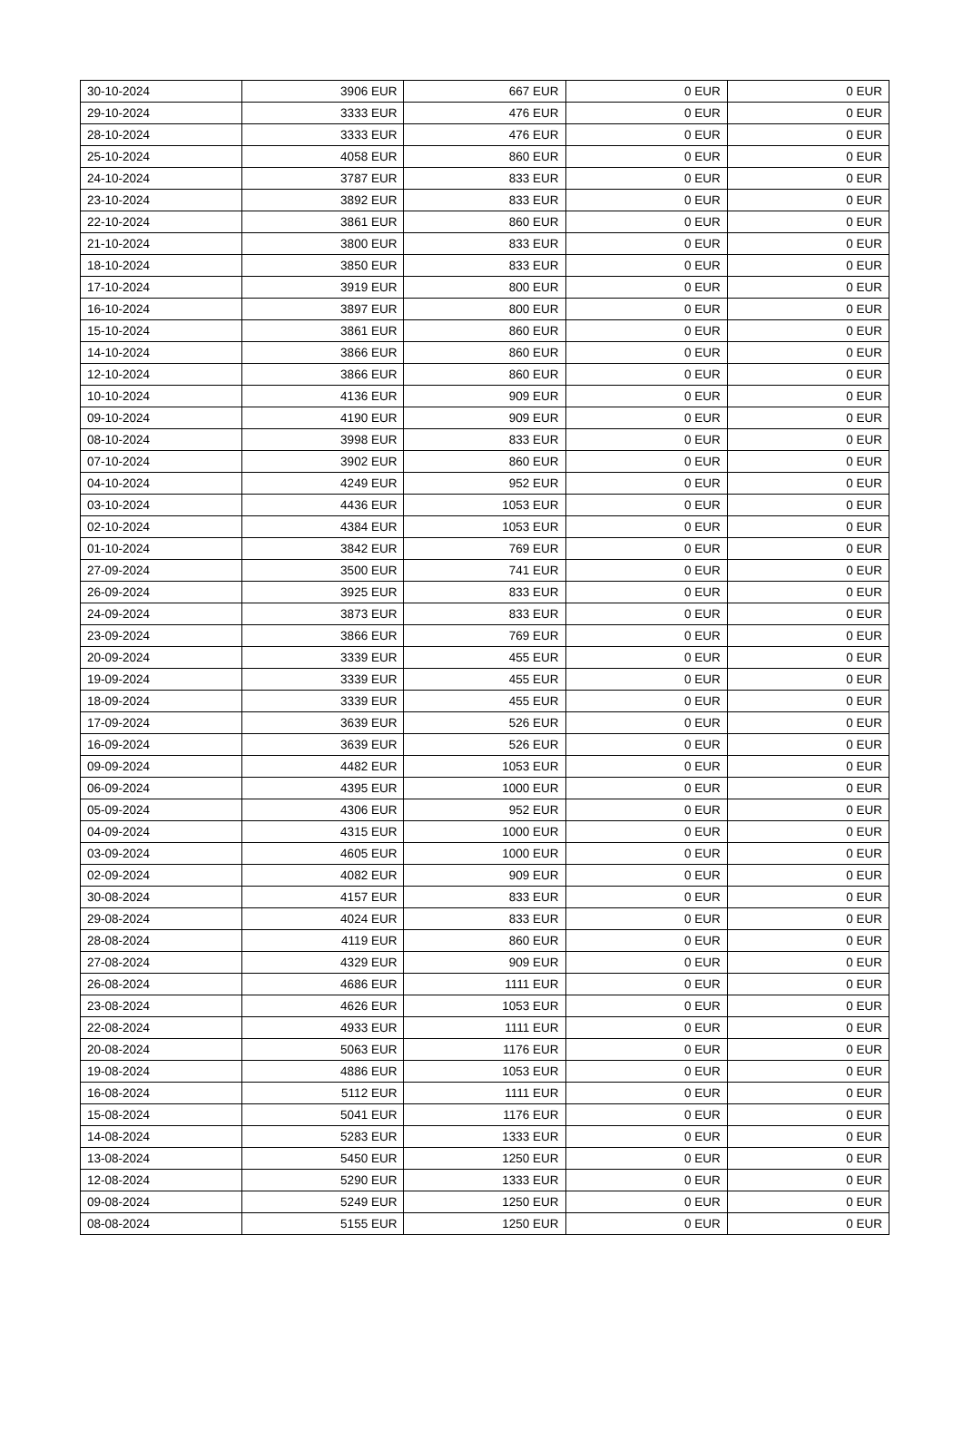| 30-10-2024 | 3906 EUR | 667 EUR | 0 EUR | 0 EUR |
| 29-10-2024 | 3333 EUR | 476 EUR | 0 EUR | 0 EUR |
| 28-10-2024 | 3333 EUR | 476 EUR | 0 EUR | 0 EUR |
| 25-10-2024 | 4058 EUR | 860 EUR | 0 EUR | 0 EUR |
| 24-10-2024 | 3787 EUR | 833 EUR | 0 EUR | 0 EUR |
| 23-10-2024 | 3892 EUR | 833 EUR | 0 EUR | 0 EUR |
| 22-10-2024 | 3861 EUR | 860 EUR | 0 EUR | 0 EUR |
| 21-10-2024 | 3800 EUR | 833 EUR | 0 EUR | 0 EUR |
| 18-10-2024 | 3850 EUR | 833 EUR | 0 EUR | 0 EUR |
| 17-10-2024 | 3919 EUR | 800 EUR | 0 EUR | 0 EUR |
| 16-10-2024 | 3897 EUR | 800 EUR | 0 EUR | 0 EUR |
| 15-10-2024 | 3861 EUR | 860 EUR | 0 EUR | 0 EUR |
| 14-10-2024 | 3866 EUR | 860 EUR | 0 EUR | 0 EUR |
| 12-10-2024 | 3866 EUR | 860 EUR | 0 EUR | 0 EUR |
| 10-10-2024 | 4136 EUR | 909 EUR | 0 EUR | 0 EUR |
| 09-10-2024 | 4190 EUR | 909 EUR | 0 EUR | 0 EUR |
| 08-10-2024 | 3998 EUR | 833 EUR | 0 EUR | 0 EUR |
| 07-10-2024 | 3902 EUR | 860 EUR | 0 EUR | 0 EUR |
| 04-10-2024 | 4249 EUR | 952 EUR | 0 EUR | 0 EUR |
| 03-10-2024 | 4436 EUR | 1053 EUR | 0 EUR | 0 EUR |
| 02-10-2024 | 4384 EUR | 1053 EUR | 0 EUR | 0 EUR |
| 01-10-2024 | 3842 EUR | 769 EUR | 0 EUR | 0 EUR |
| 27-09-2024 | 3500 EUR | 741 EUR | 0 EUR | 0 EUR |
| 26-09-2024 | 3925 EUR | 833 EUR | 0 EUR | 0 EUR |
| 24-09-2024 | 3873 EUR | 833 EUR | 0 EUR | 0 EUR |
| 23-09-2024 | 3866 EUR | 769 EUR | 0 EUR | 0 EUR |
| 20-09-2024 | 3339 EUR | 455 EUR | 0 EUR | 0 EUR |
| 19-09-2024 | 3339 EUR | 455 EUR | 0 EUR | 0 EUR |
| 18-09-2024 | 3339 EUR | 455 EUR | 0 EUR | 0 EUR |
| 17-09-2024 | 3639 EUR | 526 EUR | 0 EUR | 0 EUR |
| 16-09-2024 | 3639 EUR | 526 EUR | 0 EUR | 0 EUR |
| 09-09-2024 | 4482 EUR | 1053 EUR | 0 EUR | 0 EUR |
| 06-09-2024 | 4395 EUR | 1000 EUR | 0 EUR | 0 EUR |
| 05-09-2024 | 4306 EUR | 952 EUR | 0 EUR | 0 EUR |
| 04-09-2024 | 4315 EUR | 1000 EUR | 0 EUR | 0 EUR |
| 03-09-2024 | 4605 EUR | 1000 EUR | 0 EUR | 0 EUR |
| 02-09-2024 | 4082 EUR | 909 EUR | 0 EUR | 0 EUR |
| 30-08-2024 | 4157 EUR | 833 EUR | 0 EUR | 0 EUR |
| 29-08-2024 | 4024 EUR | 833 EUR | 0 EUR | 0 EUR |
| 28-08-2024 | 4119 EUR | 860 EUR | 0 EUR | 0 EUR |
| 27-08-2024 | 4329 EUR | 909 EUR | 0 EUR | 0 EUR |
| 26-08-2024 | 4686 EUR | 1111 EUR | 0 EUR | 0 EUR |
| 23-08-2024 | 4626 EUR | 1053 EUR | 0 EUR | 0 EUR |
| 22-08-2024 | 4933 EUR | 1111 EUR | 0 EUR | 0 EUR |
| 20-08-2024 | 5063 EUR | 1176 EUR | 0 EUR | 0 EUR |
| 19-08-2024 | 4886 EUR | 1053 EUR | 0 EUR | 0 EUR |
| 16-08-2024 | 5112 EUR | 1111 EUR | 0 EUR | 0 EUR |
| 15-08-2024 | 5041 EUR | 1176 EUR | 0 EUR | 0 EUR |
| 14-08-2024 | 5283 EUR | 1333 EUR | 0 EUR | 0 EUR |
| 13-08-2024 | 5450 EUR | 1250 EUR | 0 EUR | 0 EUR |
| 12-08-2024 | 5290 EUR | 1333 EUR | 0 EUR | 0 EUR |
| 09-08-2024 | 5249 EUR | 1250 EUR | 0 EUR | 0 EUR |
| 08-08-2024 | 5155 EUR | 1250 EUR | 0 EUR | 0 EUR |